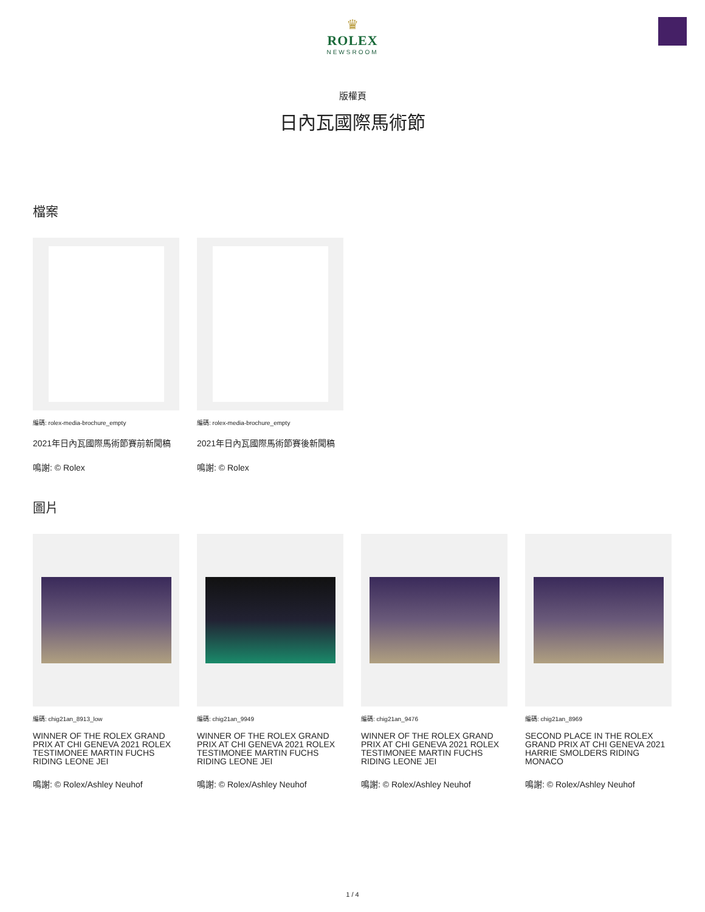♛
ROLEX
NEWSROOM
版權頁
日內瓦國際馬術節
檔案
編碼: rolex-media-brochure_empty
2021年日內瓦國際馬術節賽前新聞稿
鳴謝: © Rolex
編碼: rolex-media-brochure_empty
2021年日內瓦國際馬術節賽後新聞稿
鳴謝: © Rolex
圖片
編碼: chig21an_8913_low
WINNER OF THE ROLEX GRAND PRIX AT CHI GENEVA 2021 ROLEX TESTIMONEE MARTIN FUCHS RIDING LEONE JEI
鳴謝: © Rolex/Ashley Neuhof
編碼: chig21an_9949
WINNER OF THE ROLEX GRAND PRIX AT CHI GENEVA 2021 ROLEX TESTIMONEE MARTIN FUCHS RIDING LEONE JEI
鳴謝: © Rolex/Ashley Neuhof
編碼: chig21an_9476
WINNER OF THE ROLEX GRAND PRIX AT CHI GENEVA 2021 ROLEX TESTIMONEE MARTIN FUCHS RIDING LEONE JEI
鳴謝: © Rolex/Ashley Neuhof
編碼: chig21an_8969
SECOND PLACE IN THE ROLEX GRAND PRIX AT CHI GENEVA 2021 HARRIE SMOLDERS RIDING MONACO
鳴謝: © Rolex/Ashley Neuhof
1 / 4